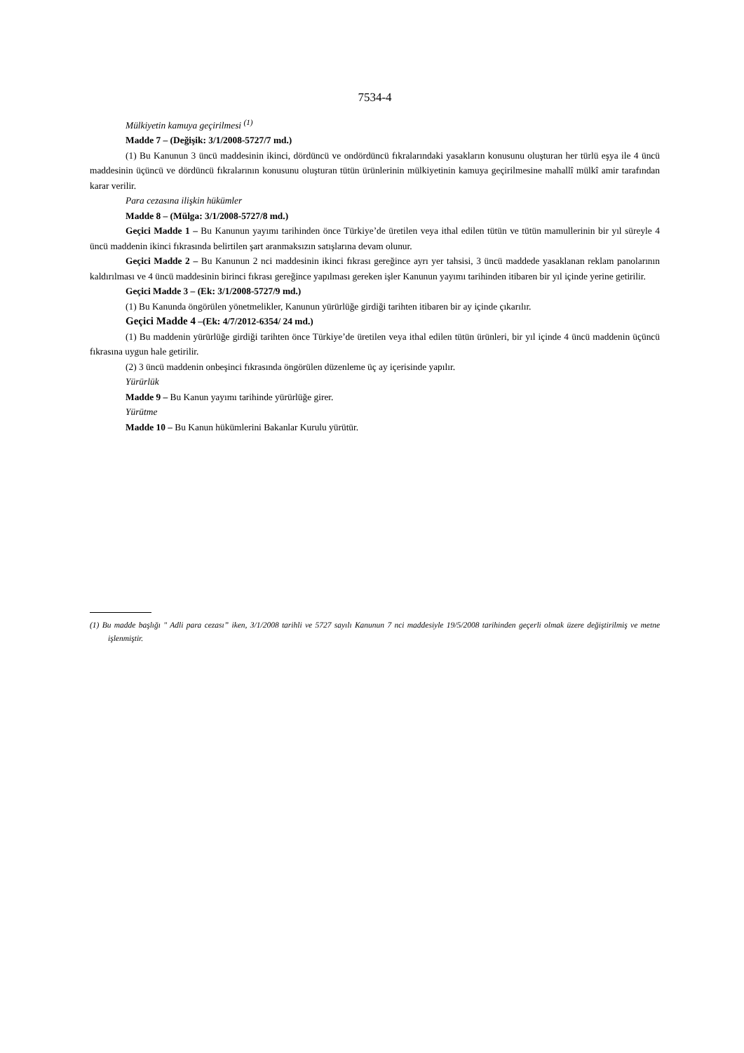7534-4
Mülkiyetin kamuya geçirilmesi <sup>(1)</sup>
Madde 7 – (Değişik: 3/1/2008-5727/7 md.)
(1) Bu Kanunun 3 üncü maddesinin ikinci, dördüncü ve ondördüncü fıkralarındaki yasakların konusunu oluşturan her türlü eşya ile 4 üncü maddesinin üçüncü ve dördüncü fıkralarının konusunu oluşturan tütün ürünlerinin mülkiyetinin kamuya geçirilmesine mahallî mülkî amir tarafından karar verilir.
Para cezasına ilişkin hükümler
Madde 8 – (Mülga: 3/1/2008-5727/8 md.)
Geçici Madde 1 – Bu Kanunun yayımı tarihinden önce Türkiye’de üretilen veya ithal edilen tütün ve tütün mamullerinin bir yıl süreyle 4 üncü maddenin ikinci fıkrasında belirtilen şart aranmaksızın satışlarına devam olunur.
Geçici Madde 2 – Bu Kanunun 2 nci maddesinin ikinci fıkrası gereğince ayrı yer tahsisi, 3 üncü maddede yasaklanan reklam panolarının kaldırılması ve 4 üncü maddesinin birinci fıkrası gereğince yapılması gereken işler Kanunun yayımı tarihinden itibaren bir yıl içinde yerine getirilir.
Geçici Madde 3 – (Ek: 3/1/2008-5727/9 md.)
(1) Bu Kanunda öngörülen yönetmelikler, Kanunun yürürlüğe girdiği tarihten itibaren bir ay içinde çıkarılır.
Geçici Madde 4 –(Ek: 4/7/2012-6354/ 24 md.)
(1) Bu maddenin yürürlüğe girdiği tarihten önce Türkiye’de üretilen veya ithal edilen tütün ürünleri, bir yıl içinde 4 üncü maddenin üçüncü fıkrasına uygun hale getirilir.
(2) 3 üncü maddenin onbeşinci fıkrasında öngörülen düzenleme üç ay içerisinde yapılır.
Yürürlük
Madde 9 – Bu Kanun yayımı tarihinde yürürlüğe girer.
Yürütme
Madde 10 – Bu Kanun hükümlerini Bakanlar Kurulu yürütür.
(1) Bu madde başlığı " Adli para cezası” iken, 3/1/2008 tarihli ve 5727 sayılı Kanunun 7 nci maddesiyle 19/5/2008 tarihinden geçerli olmak üzere değiştirilmiş ve metne işlenmiştir.